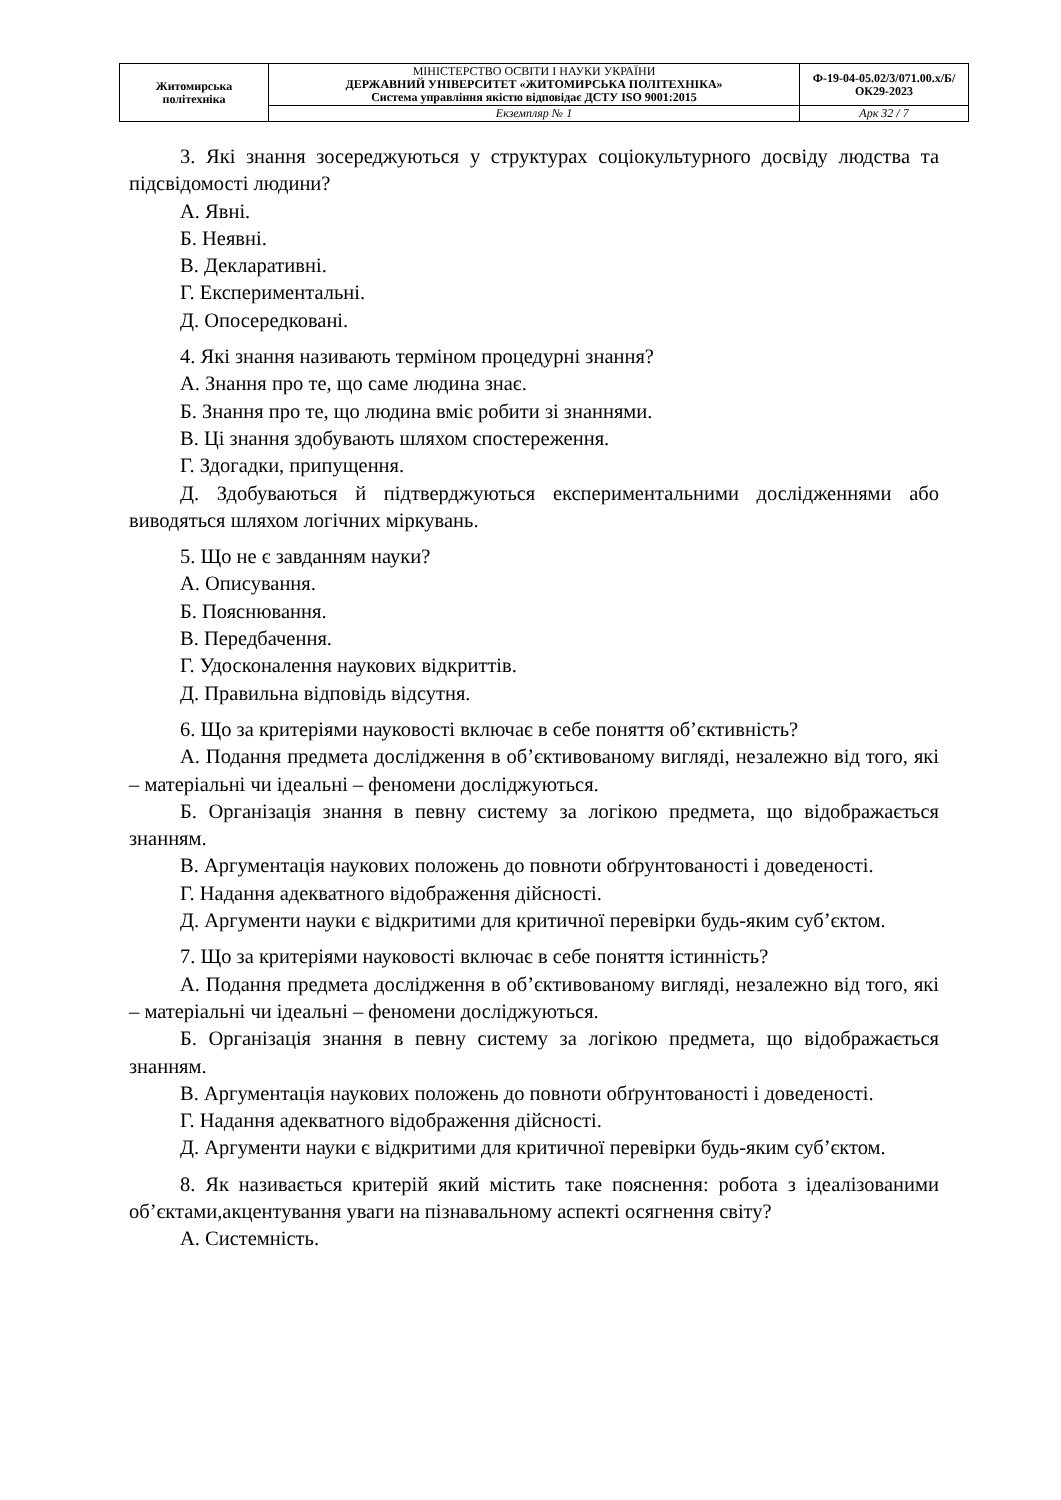| Житомирська політехніка | МІНІСТЕРСТВО ОСВІТИ І НАУКИ УКРАЇНИ ДЕРЖАВНИЙ УНІВЕРСИТЕТ «ЖИТОМИРСЬКА ПОЛІТЕХНІКА» Система управління якістю відповідає ДСТУ ISO 9001:2015 | Ф-19-04-05.02/3/071.00.х/Б/ОК29-2023 |
| | Екземпляр № 1 | Арк 32 / 7 |
3. Які знання зосереджуються у структурах соціокультурного досвіду людства та підсвідомості людини?
А. Явні.
Б. Неявні.
В. Декларативні.
Г. Експериментальні.
Д. Опосередковані.
4. Які знання називають терміном процедурні знання?
А. Знання про те, що саме людина знає.
Б. Знання про те, що людина вміє робити зі знаннями.
В. Ці знання здобувають шляхом спостереження.
Г. Здогадки, припущення.
Д. Здобуваються й підтверджуються експериментальними дослідженнями або виводяться шляхом логічних міркувань.
5. Що не є завданням науки?
А. Описування.
Б. Пояснювання.
В. Передбачення.
Г. Удосконалення наукових відкриттів.
Д. Правильна відповідь відсутня.
6. Що за критеріями науковості включає в себе поняття об’єктивність?
А. Подання предмета дослідження в об’єктивованому вигляді, незалежно від того, які – матеріальні чи ідеальні – феномени досліджуються.
Б. Організація знання в певну систему за логікою предмета, що відображається знанням.
В. Аргументація наукових положень до повноти обґрунтованості і доведеності.
Г. Надання адекватного відображення дійсності.
Д. Аргументи науки є відкритими для критичної перевірки будь-яким суб’єктом.
7. Що за критеріями науковості включає в себе поняття істинність?
А. Подання предмета дослідження в об’єктивованому вигляді, незалежно від того, які – матеріальні чи ідеальні – феномени досліджуються.
Б. Організація знання в певну систему за логікою предмета, що відображається знанням.
В. Аргументація наукових положень до повноти обґрунтованості і доведеності.
Г. Надання адекватного відображення дійсності.
Д. Аргументи науки є відкритими для критичної перевірки будь-яким суб’єктом.
8. Як називається критерій який містить таке пояснення: робота з ідеалізованими об’єктами,акцентування уваги на пізнавальному аспекті осягнення світу?
А. Системність.